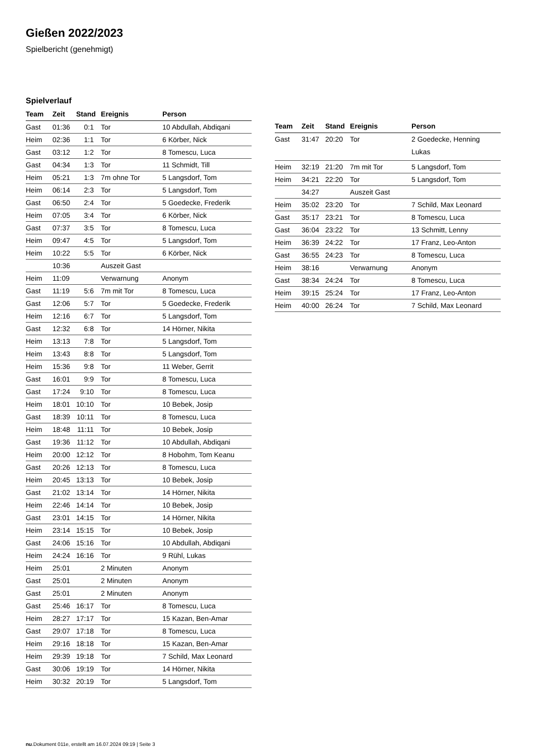Gießen 2022/2023
Spielbericht (genehmigt)
Spielverlauf
| Team | Zeit | Stand | Ereignis | Person |
| --- | --- | --- | --- | --- |
| Gast | 01:36 | 0:1 | Tor | 10 Abdullah, Abdiqani |
| Heim | 02:36 | 1:1 | Tor | 6 Körber, Nick |
| Gast | 03:12 | 1:2 | Tor | 8 Tomescu, Luca |
| Gast | 04:34 | 1:3 | Tor | 11 Schmidt, Till |
| Heim | 05:21 | 1:3 | 7m ohne Tor | 5 Langsdorf, Tom |
| Heim | 06:14 | 2:3 | Tor | 5 Langsdorf, Tom |
| Gast | 06:50 | 2:4 | Tor | 5 Goedecke, Frederik |
| Heim | 07:05 | 3:4 | Tor | 6 Körber, Nick |
| Gast | 07:37 | 3:5 | Tor | 8 Tomescu, Luca |
| Heim | 09:47 | 4:5 | Tor | 5 Langsdorf, Tom |
| Heim | 10:22 | 5:5 | Tor | 6 Körber, Nick |
| | 10:36 | | Auszeit Gast | |
| Heim | 11:09 | | Verwarnung | Anonym |
| Gast | 11:19 | 5:6 | 7m mit Tor | 8 Tomescu, Luca |
| Gast | 12:06 | 5:7 | Tor | 5 Goedecke, Frederik |
| Heim | 12:16 | 6:7 | Tor | 5 Langsdorf, Tom |
| Gast | 12:32 | 6:8 | Tor | 14 Hörner, Nikita |
| Heim | 13:13 | 7:8 | Tor | 5 Langsdorf, Tom |
| Heim | 13:43 | 8:8 | Tor | 5 Langsdorf, Tom |
| Heim | 15:36 | 9:8 | Tor | 11 Weber, Gerrit |
| Gast | 16:01 | 9:9 | Tor | 8 Tomescu, Luca |
| Gast | 17:24 | 9:10 | Tor | 8 Tomescu, Luca |
| Heim | 18:01 | 10:10 | Tor | 10 Bebek, Josip |
| Gast | 18:39 | 10:11 | Tor | 8 Tomescu, Luca |
| Heim | 18:48 | 11:11 | Tor | 10 Bebek, Josip |
| Gast | 19:36 | 11:12 | Tor | 10 Abdullah, Abdiqani |
| Heim | 20:00 | 12:12 | Tor | 8 Hobohm, Tom Keanu |
| Gast | 20:26 | 12:13 | Tor | 8 Tomescu, Luca |
| Heim | 20:45 | 13:13 | Tor | 10 Bebek, Josip |
| Gast | 21:02 | 13:14 | Tor | 14 Hörner, Nikita |
| Heim | 22:46 | 14:14 | Tor | 10 Bebek, Josip |
| Gast | 23:01 | 14:15 | Tor | 14 Hörner, Nikita |
| Heim | 23:14 | 15:15 | Tor | 10 Bebek, Josip |
| Gast | 24:06 | 15:16 | Tor | 10 Abdullah, Abdiqani |
| Heim | 24:24 | 16:16 | Tor | 9 Rühl, Lukas |
| Heim | 25:01 | | 2 Minuten | Anonym |
| Gast | 25:01 | | 2 Minuten | Anonym |
| Gast | 25:01 | | 2 Minuten | Anonym |
| Gast | 25:46 | 16:17 | Tor | 8 Tomescu, Luca |
| Heim | 28:27 | 17:17 | Tor | 15 Kazan, Ben-Amar |
| Gast | 29:07 | 17:18 | Tor | 8 Tomescu, Luca |
| Heim | 29:16 | 18:18 | Tor | 15 Kazan, Ben-Amar |
| Heim | 29:39 | 19:18 | Tor | 7 Schild, Max Leonard |
| Gast | 30:06 | 19:19 | Tor | 14 Hörner, Nikita |
| Heim | 30:32 | 20:19 | Tor | 5 Langsdorf, Tom |
| Team | Zeit | Stand | Ereignis | Person |
| --- | --- | --- | --- | --- |
| Gast | 31:47 | 20:20 | Tor | 2 Goedecke, Henning Lukas |
| Heim | 32:19 | 21:20 | 7m mit Tor | 5 Langsdorf, Tom |
| Heim | 34:21 | 22:20 | Tor | 5 Langsdorf, Tom |
| | 34:27 | | Auszeit Gast | |
| Heim | 35:02 | 23:20 | Tor | 7 Schild, Max Leonard |
| Gast | 35:17 | 23:21 | Tor | 8 Tomescu, Luca |
| Gast | 36:04 | 23:22 | Tor | 13 Schmitt, Lenny |
| Heim | 36:39 | 24:22 | Tor | 17 Franz, Leo-Anton |
| Gast | 36:55 | 24:23 | Tor | 8 Tomescu, Luca |
| Heim | 38:16 | | Verwarnung | Anonym |
| Gast | 38:34 | 24:24 | Tor | 8 Tomescu, Luca |
| Heim | 39:15 | 25:24 | Tor | 17 Franz, Leo-Anton |
| Heim | 40:00 | 26:24 | Tor | 7 Schild, Max Leonard |
nu.Dokument 011e, erstellt am 16.07.2024 09:19 | Seite 3